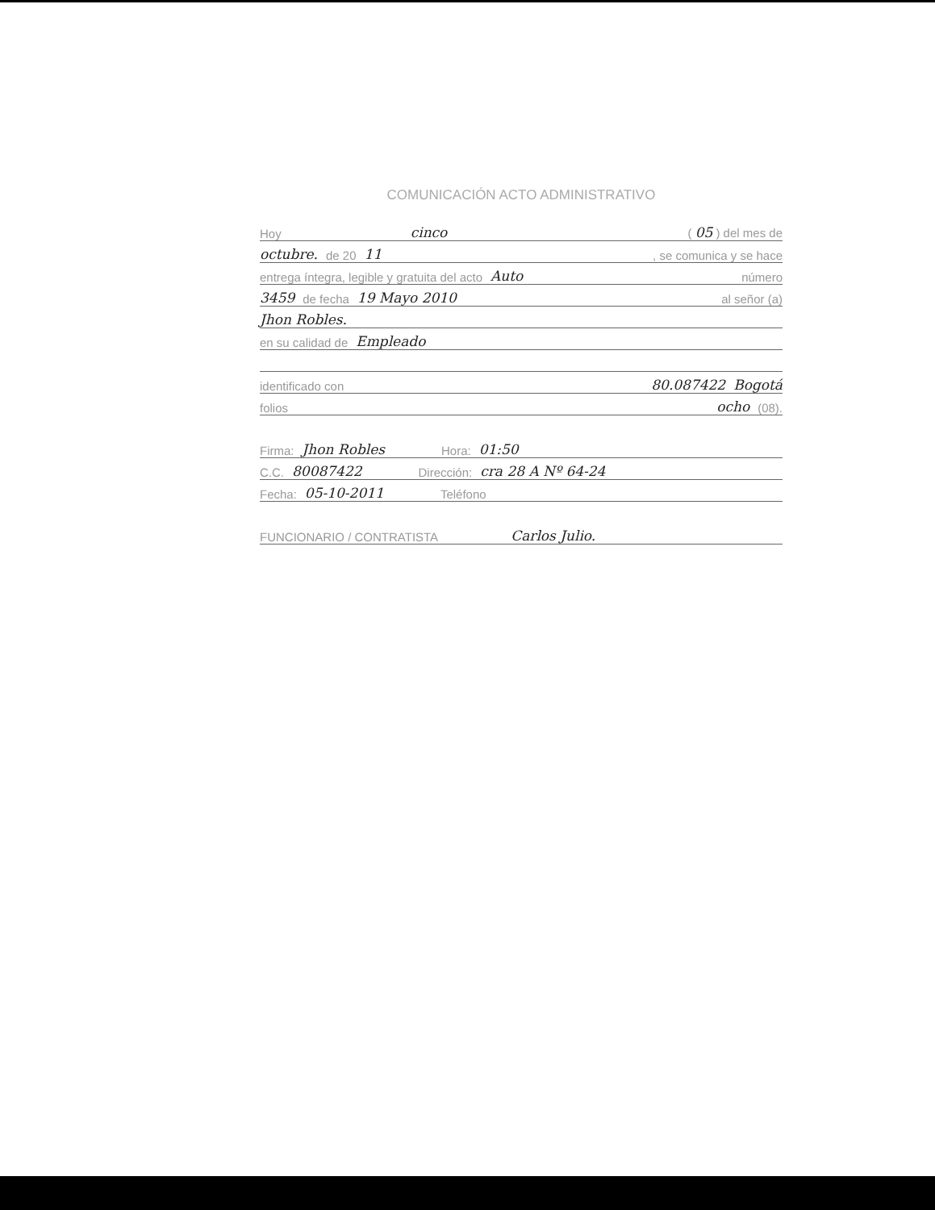COMUNICACIÓN ACTO ADMINISTRATIVO
Hoy cinco ( 05 ) del mes de
octubre. de 20 11 , se comunica y se hace
entrega íntegra, legible y gratuita del acto Auto número
3459 de fecha 19 Mayo 2010 al señor (a)
Jhon Robles.
en su calidad de Empleado
identificado con 80.087422 Bogotá
folios ocho (08).
Firma: Jhon Robles Hora: 01:50
C.C. 80087422 Dirección: cra 28 A Nº 64-24
Fecha: 05-10-2011 Teléfono
FUNCIONARIO / CONTRATISTA Carlos Julio.